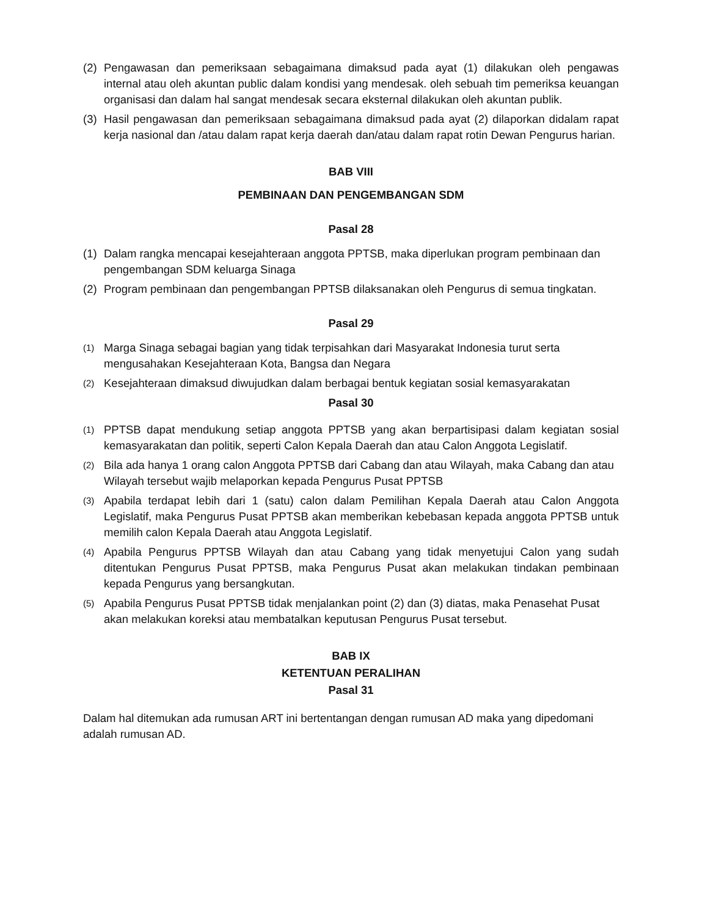(2) Pengawasan dan pemeriksaan sebagaimana dimaksud pada ayat (1) dilakukan oleh pengawas internal atau oleh akuntan public dalam kondisi yang mendesak. oleh sebuah tim pemeriksa keuangan organisasi dan dalam hal sangat mendesak secara eksternal dilakukan oleh akuntan publik.
(3) Hasil pengawasan dan pemeriksaan sebagaimana dimaksud pada ayat (2) dilaporkan didalam rapat kerja nasional dan /atau dalam rapat kerja daerah dan/atau dalam rapat rotin Dewan Pengurus harian.
BAB VIII
PEMBINAAN DAN PENGEMBANGAN SDM
Pasal 28
(1) Dalam rangka mencapai kesejahteraan anggota PPTSB, maka diperlukan program pembinaan dan pengembangan SDM keluarga Sinaga
(2) Program pembinaan dan pengembangan PPTSB dilaksanakan oleh Pengurus di semua tingkatan.
Pasal 29
(1) Marga Sinaga sebagai bagian yang tidak terpisahkan dari Masyarakat Indonesia turut serta mengusahakan Kesejahteraan Kota, Bangsa dan Negara
(2) Kesejahteraan dimaksud diwujudkan dalam berbagai bentuk kegiatan sosial kemasyarakatan
Pasal 30
(1) PPTSB dapat mendukung setiap anggota PPTSB yang akan berpartisipasi dalam kegiatan sosial kemasyarakatan dan politik, seperti Calon Kepala Daerah dan atau Calon Anggota Legislatif.
(2) Bila ada hanya 1 orang calon Anggota PPTSB dari Cabang dan atau Wilayah, maka Cabang dan atau Wilayah tersebut wajib melaporkan kepada Pengurus Pusat PPTSB
(3) Apabila terdapat lebih dari 1 (satu) calon dalam Pemilihan Kepala Daerah atau Calon Anggota Legislatif, maka Pengurus Pusat PPTSB akan memberikan kebebasan kepada anggota PPTSB untuk memilih calon Kepala Daerah atau Anggota Legislatif.
(4) Apabila Pengurus PPTSB Wilayah dan atau Cabang yang tidak menyetujui Calon yang sudah ditentukan Pengurus Pusat PPTSB, maka Pengurus Pusat akan melakukan tindakan pembinaan kepada Pengurus yang bersangkutan.
(5) Apabila Pengurus Pusat PPTSB tidak menjalankan point (2) dan (3) diatas, maka Penasehat Pusat akan melakukan koreksi atau membatalkan keputusan Pengurus Pusat tersebut.
BAB IX
KETENTUAN PERALIHAN
Pasal 31
Dalam hal ditemukan ada rumusan ART ini bertentangan dengan rumusan AD maka yang dipedomani adalah rumusan AD.